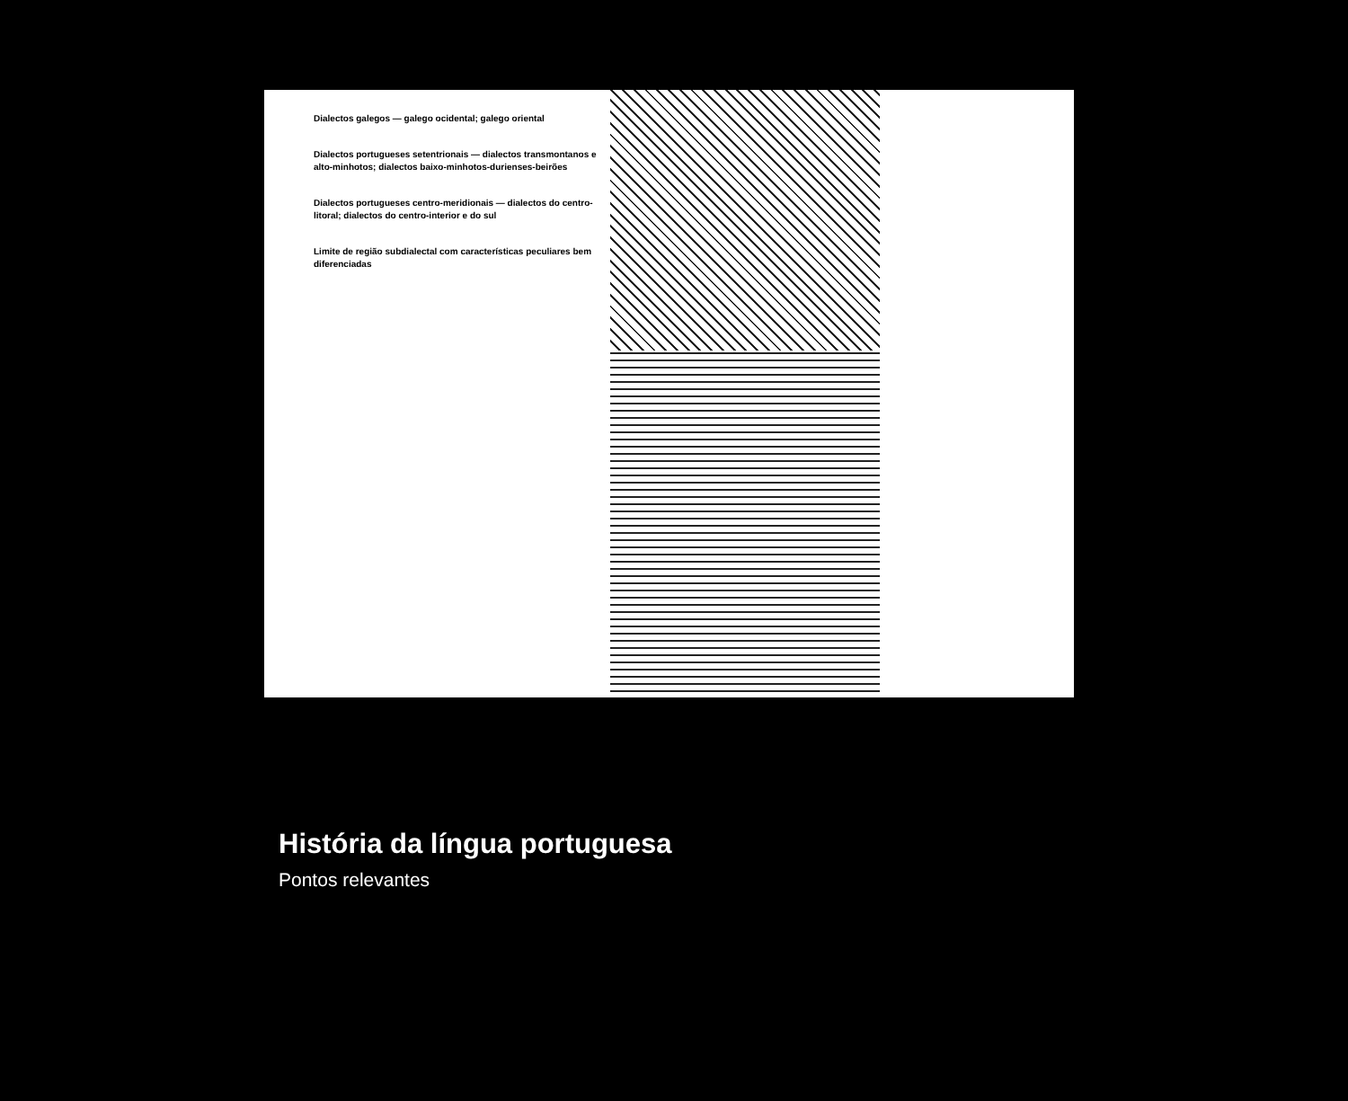Dialectos galegos — galego ocidental; galego oriental
Dialectos portugueses setentrionais — dialectos transmontanos e alto-minhotos; dialectos baixo-minhotos-durienses-beirões
Dialectos portugueses centro-meridionais — dialectos do centro-litoral; dialectos do centro-interior e do sul
Limite de região subdialectal com características peculiares bem diferenciadas
História da língua portuguesa
Pontos relevantes